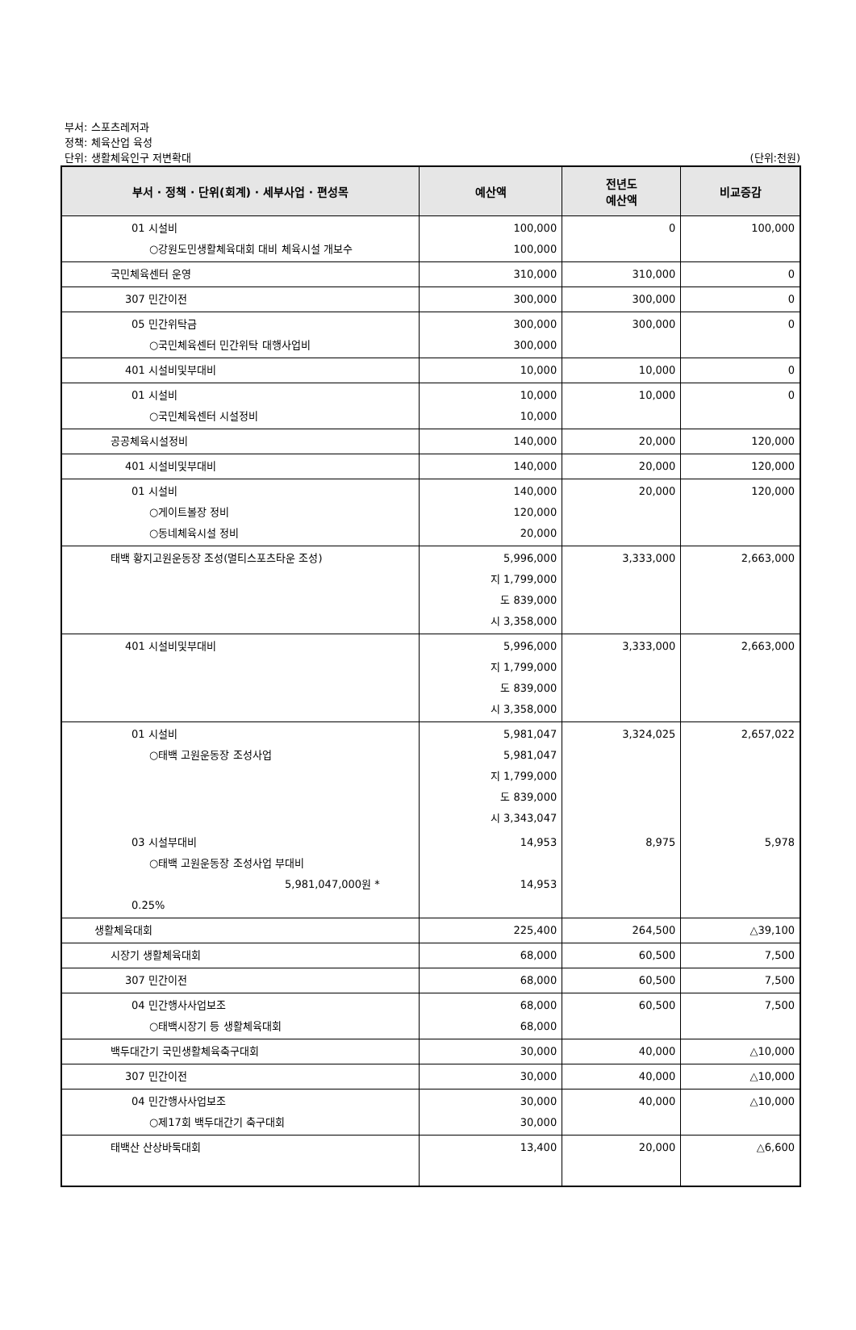부서: 스포츠레저과
정책: 체육산업 육성
단위: 생활체육인구 저변확대
(단위:천원)
| 부서 · 정책 · 단위(회계) · 세부사업 · 편성목 | 예산액 | 전년도 예산액 | 비교증감 |
| --- | --- | --- | --- |
| 01 시설비 ○강원도민생활체육대회 대비 체육시설 개보수 | 100,000 100,000 | 0 | 100,000 |
| 국민체육센터 운영 | 310,000 | 310,000 | 0 |
| 307 민간이전 | 300,000 | 300,000 | 0 |
| 05 민간위탁금 ○국민체육센터 민간위탁 대행사업비 | 300,000 300,000 | 300,000 | 0 |
| 401 시설비및부대비 | 10,000 | 10,000 | 0 |
| 01 시설비 ○국민체육센터 시설정비 | 10,000 10,000 | 10,000 | 0 |
| 공공체육시설정비 | 140,000 | 20,000 | 120,000 |
| 401 시설비및부대비 | 140,000 | 20,000 | 120,000 |
| 01 시설비 ○게이트볼장 정비 ○동네체육시설 정비 | 140,000 120,000 20,000 | 20,000 | 120,000 |
| 태백 황지고원운동장 조성(멀티스포츠타운 조성) | 5,996,000 지 1,799,000 도 839,000 시 3,358,000 | 3,333,000 | 2,663,000 |
| 401 시설비및부대비 | 5,996,000 지 1,799,000 도 839,000 시 3,358,000 | 3,333,000 | 2,663,000 |
| 01 시설비 ○태백 고원운동장 조성사업 | 5,981,047 5,981,047 지 1,799,000 도 839,000 시 3,343,047 | 3,324,025 | 2,657,022 |
| 03 시설부대비 ○태백 고원운동장 조성사업 부대비 5,981,047,000원 * 0.25% | 14,953 14,953 | 8,975 | 5,978 |
| 생활체육대회 | 225,400 | 264,500 | △39,100 |
| 시장기 생활체육대회 | 68,000 | 60,500 | 7,500 |
| 307 민간이전 | 68,000 | 60,500 | 7,500 |
| 04 민간행사사업보조 ○태백시장기 등 생활체육대회 | 68,000 68,000 | 60,500 | 7,500 |
| 백두대간기 국민생활체육축구대회 | 30,000 | 40,000 | △10,000 |
| 307 민간이전 | 30,000 | 40,000 | △10,000 |
| 04 민간행사사업보조 ○제17회 백두대간기 축구대회 | 30,000 30,000 | 40,000 | △10,000 |
| 태백산 산상바둑대회 | 13,400 | 20,000 | △6,600 |